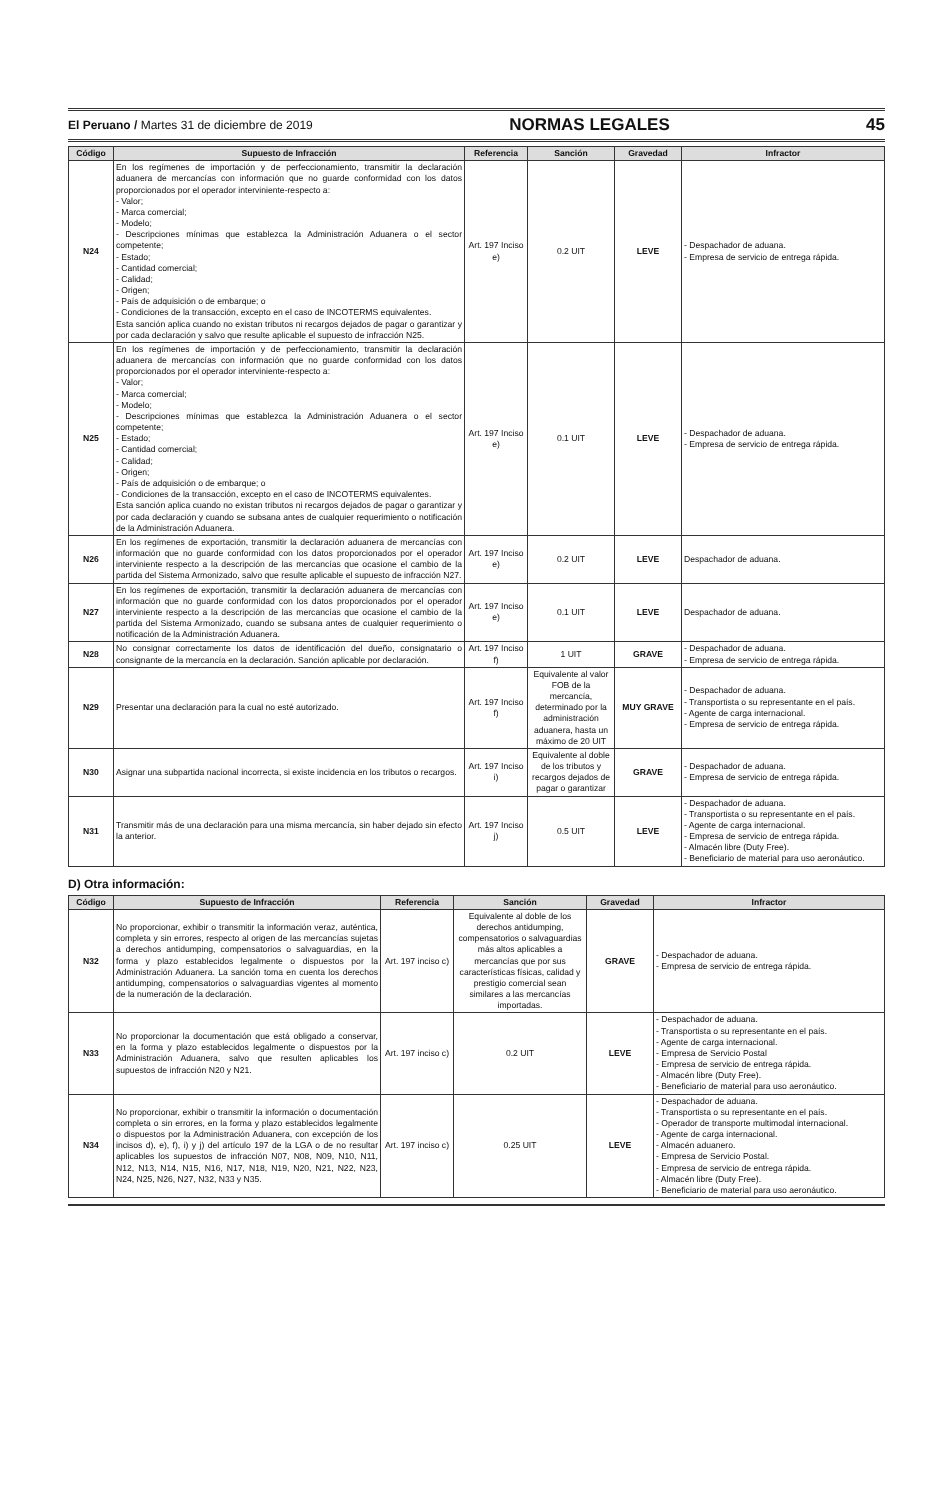El Peruano / Martes 31 de diciembre de 2019 NORMAS LEGALES 45
| Código | Supuesto de Infracción | Referencia | Sanción | Gravedad | Infractor |
| --- | --- | --- | --- | --- | --- |
| N24 | En los regímenes de importación y de perfeccionamiento, transmitir la declaración aduanera de mercancías con información que no guarde conformidad con los datos proporcionados por el operador interviniente-respecto a: - Valor; - Marca comercial; - Modelo; - Descripciones mínimas que establezca la Administración Aduanera o el sector competente; - Estado; - Cantidad comercial; - Calidad; - Origen; - País de adquisición o de embarque; o - Condiciones de la transacción, excepto en el caso de INCOTERMS equivalentes. Esta sanción aplica cuando no existan tributos ni recargos dejados de pagar o garantizar y por cada declaración y salvo que resulte aplicable el supuesto de infracción N25. | Art. 197 Inciso e) | 0.2 UIT | LEVE | - Despachador de aduana. - Empresa de servicio de entrega rápida. |
| N25 | En los regímenes de importación y de perfeccionamiento, transmitir la declaración aduanera de mercancías con información que no guarde conformidad con los datos proporcionados por el operador interviniente-respecto a: - Valor; - Marca comercial; - Modelo; - Descripciones mínimas que establezca la Administración Aduanera o el sector competente; - Estado; - Cantidad comercial; - Calidad; - Origen; - País de adquisición o de embarque; o - Condiciones de la transacción, excepto en el caso de INCOTERMS equivalentes. Esta sanción aplica cuando no existan tributos ni recargos dejados de pagar o garantizar y por cada declaración y cuando se subsana antes de cualquier requerimiento o notificación de la Administración Aduanera. | Art. 197 Inciso e) | 0.1 UIT | LEVE | - Despachador de aduana. - Empresa de servicio de entrega rápida. |
| N26 | En los regímenes de exportación, transmitir la declaración aduanera de mercancías con información que no guarde conformidad con los datos proporcionados por el operador interviniente respecto a la descripción de las mercancías que ocasione el cambio de la partida del Sistema Armonizado, salvo que resulte aplicable el supuesto de infracción N27. | Art. 197 Inciso e) | 0.2 UIT | LEVE | Despachador de aduana. |
| N27 | En los regímenes de exportación, transmitir la declaración aduanera de mercancías con información que no guarde conformidad con los datos proporcionados por el operador interviniente respecto a la descripción de las mercancías que ocasione el cambio de la partida del Sistema Armonizado, cuando se subsana antes de cualquier requerimiento o notificación de la Administración Aduanera. | Art. 197 Inciso e) | 0.1 UIT | LEVE | Despachador de aduana. |
| N28 | No consignar correctamente los datos de identificación del dueño, consignatario o consignante de la mercancía en la declaración. Sanción aplicable por declaración. | Art. 197 Inciso f) | 1 UIT | GRAVE | - Despachador de aduana. - Empresa de servicio de entrega rápida. |
| N29 | Presentar una declaración para la cual no esté autorizado. | Art. 197 Inciso f) | Equivalente al valor FOB de la mercancía, determinado por la administración aduanera, hasta un máximo de 20 UIT | MUY GRAVE | - Despachador de aduana. - Transportista o su representante en el país. - Agente de carga internacional. - Empresa de servicio de entrega rápida. |
| N30 | Asignar una subpartida nacional incorrecta, si existe incidencia en los tributos o recargos. | Art. 197 Inciso i) | Equivalente al doble de los tributos y recargos dejados de pagar o garantizar | GRAVE | - Despachador de aduana. - Empresa de servicio de entrega rápida. |
| N31 | Transmitir más de una declaración para una misma mercancía, sin haber dejado sin efecto la anterior. | Art. 197 Inciso j) | 0.5 UIT | LEVE | - Despachador de aduana. - Transportista o su representante en el país. - Agente de carga internacional. - Empresa de servicio de entrega rápida. - Almacén libre (Duty Free). - Beneficiario de material para uso aeronáutico. |
D) Otra información:
| Código | Supuesto de Infracción | Referencia | Sanción | Gravedad | Infractor |
| --- | --- | --- | --- | --- | --- |
| N32 | No proporcionar, exhibir o transmitir la información veraz, auténtica, completa y sin errores, respecto al origen de las mercancías sujetas a derechos antidumping, compensatorios o salvaguardias, en la forma y plazo establecidos legalmente o dispuestos por la Administración Aduanera. La sanción toma en cuenta los derechos antidumping, compensatorios o salvaguardias vigentes al momento de la numeración de la declaración. | Art. 197 inciso c) | Equivalente al doble de los derechos antidumping, compensatorios o salvaguardias más altos aplicables a mercancías que por sus características físicas, calidad y prestigio comercial sean similares a las mercancías importadas. | GRAVE | - Despachador de aduana. - Empresa de servicio de entrega rápida. |
| N33 | No proporcionar la documentación que está obligado a conservar, en la forma y plazo establecidos legalmente o dispuestos por la Administración Aduanera, salvo que resulten aplicables los supuestos de infracción N20 y N21. | Art. 197 inciso c) | 0.2 UIT | LEVE | - Despachador de aduana. - Transportista o su representante en el país. - Agente de carga internacional. - Empresa de Servicio Postal - Empresa de servicio de entrega rápida. - Almacén libre (Duty Free). - Beneficiario de material para uso aeronáutico. |
| N34 | No proporcionar, exhibir o transmitir la información o documentación completa o sin errores, en la forma y plazo establecidos legalmente o dispuestos por la Administración Aduanera, con excepción de los incisos d), e), f), i) y j) del artículo 197 de la LGA o de no resultar aplicables los supuestos de infracción N07, N08, N09, N10, N11, N12, N13, N14, N15, N16, N17, N18, N19, N20, N21, N22, N23, N24, N25, N26, N27, N32, N33 y N35. | Art. 197 inciso c) | 0.25 UIT | LEVE | - Despachador de aduana. - Transportista o su representante en el país. - Operador de transporte multimodal internacional. - Agente de carga internacional. - Almacén aduanero. - Empresa de Servicio Postal. - Empresa de servicio de entrega rápida. - Almacén libre (Duty Free). - Beneficiario de material para uso aeronáutico. |